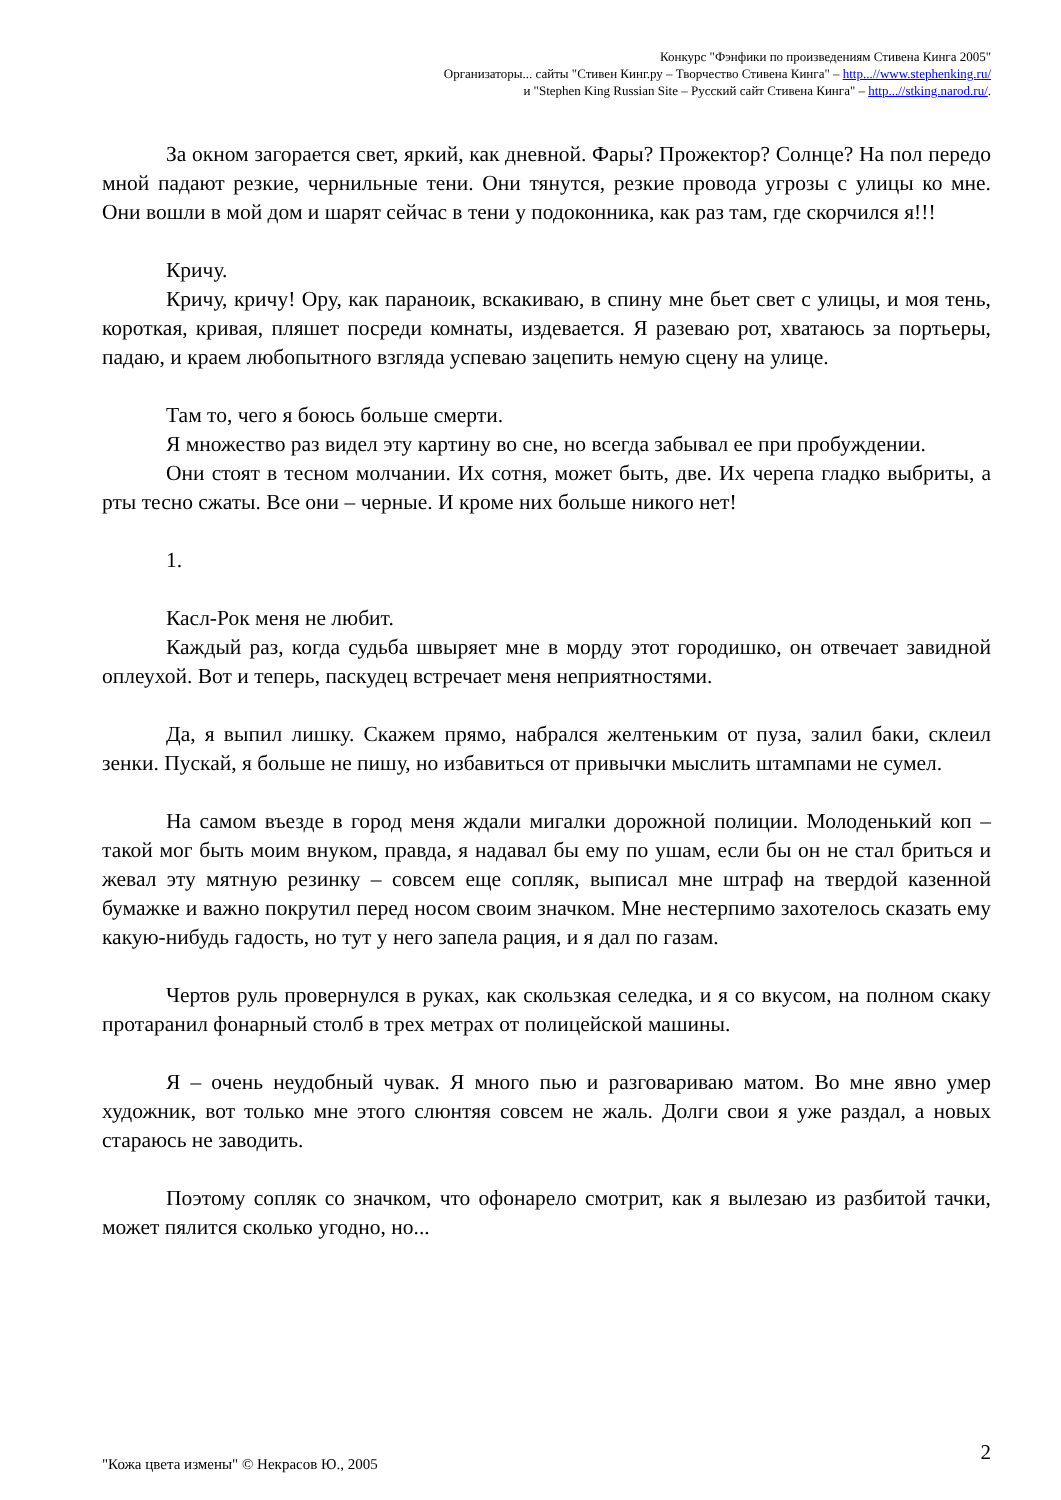Конкурс "Фэнфики по произведениям Стивена Кинга 2005"
Организаторы... сайты "Стивен Кинг.ру – Творчество Стивена Кинга" – http...//www.stephenking.ru/
и "Stephen King Russian Site – Русский сайт Стивена Кинга" – http...//stking.narod.ru/.
За окном загорается свет, яркий, как дневной. Фары? Прожектор? Солнце? На пол передо мной падают резкие, чернильные тени. Они тянутся, резкие провода угрозы с улицы ко мне. Они вошли в мой дом и шарят сейчас в тени у подоконника, как раз там, где скорчился я!!!
Кричу.
Кричу, кричу! Ору, как параноик, вскакиваю, в спину мне бьет свет с улицы, и моя тень, короткая, кривая, пляшет посреди комнаты, издевается. Я разеваю рот, хватаюсь за портьеры, падаю, и краем любопытного взгляда успеваю зацепить немую сцену на улице.
Там то, чего я боюсь больше смерти.
Я множество раз видел эту картину во сне, но всегда забывал ее при пробуждении.
Они стоят в тесном молчании. Их сотня, может быть, две. Их черепа гладко выбриты, а рты тесно сжаты. Все они – черные. И кроме них больше никого нет!
1.
Касл-Рок меня не любит.
Каждый раз, когда судьба швыряет мне в морду этот городишко, он отвечает завидной оплеухой. Вот и теперь, паскудец встречает меня неприятностями.
Да, я выпил лишку. Скажем прямо, набрался желтеньким от пуза, залил баки, склеил зенки. Пускай, я больше не пишу, но избавиться от привычки мыслить штампами не сумел.
На самом въезде в город меня ждали мигалки дорожной полиции. Молоденький коп – такой мог быть моим внуком, правда, я надавал бы ему по ушам, если бы он не стал бриться и жевал эту мятную резинку – совсем еще сопляк, выписал мне штраф на твердой казенной бумажке и важно покрутил перед носом своим значком. Мне нестерпимо захотелось сказать ему какую-нибудь гадость, но тут у него запела рация, и я дал по газам.
Чертов руль провернулся в руках, как скользкая селедка, и я со вкусом, на полном скаку протаранил фонарный столб в трех метрах от полицейской машины.
Я – очень неудобный чувак. Я много пью и разговариваю матом. Во мне явно умер художник, вот только мне этого слюнтяя совсем не жаль. Долги свои я уже раздал, а новых стараюсь не заводить.
Поэтому сопляк со значком, что офонарело смотрит, как я вылезаю из разбитой тачки, может пялится сколько угодно, но...
2
"Кожа цвета измены" © Некрасов Ю., 2005